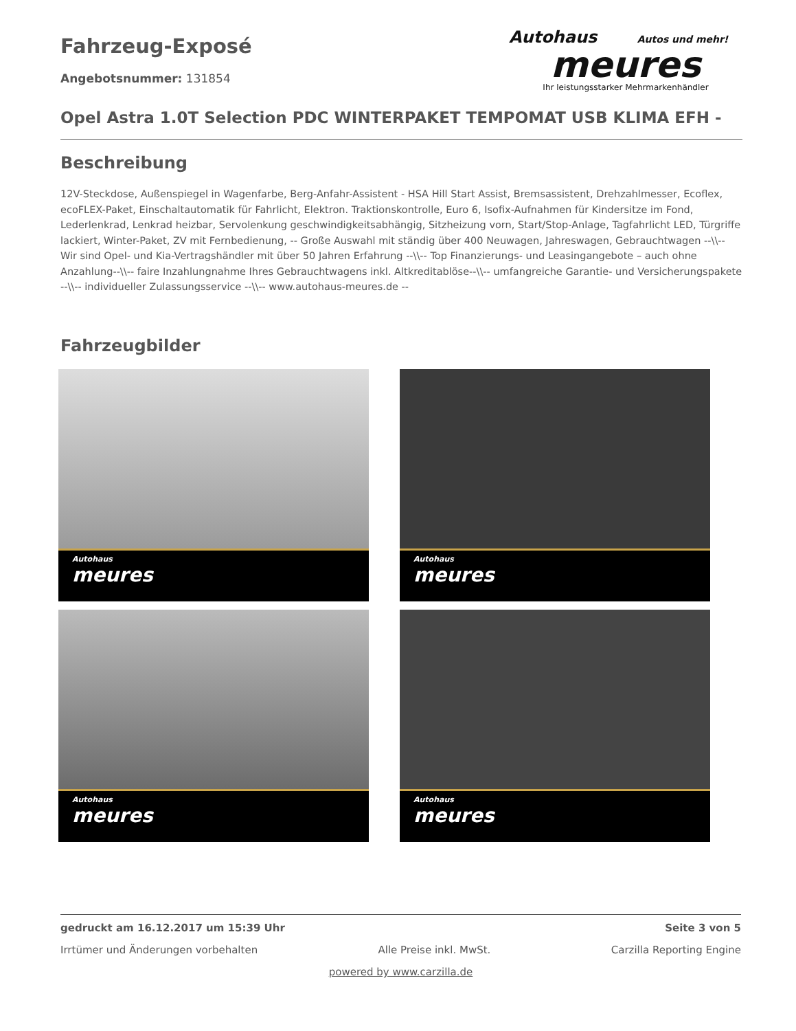Fahrzeug-Exposé
Angebotsnummer: 131854
Autohaus Autos und mehr!
meures
Ihr leistungsstarker Mehrmarkenhändler
Opel Astra 1.0T Selection PDC WINTERPAKET TEMPOMAT USB KLIMA EFH -
Beschreibung
12V-Steckdose, Außenspiegel in Wagenfarbe, Berg-Anfahr-Assistent - HSA Hill Start Assist, Bremsassistent, Drehzahlmesser, Ecoflex, ecoFLEX-Paket, Einschaltautomatik für Fahrlicht, Elektron. Traktionskontrolle, Euro 6, Isofix-Aufnahmen für Kindersitze im Fond, Lederlenkrad, Lenkrad heizbar, Servolenkung geschwindigkeitsabhängig, Sitzheizung vorn, Start/Stop-Anlage, Tagfahrlicht LED, Türgriffe lackiert, Winter-Paket, ZV mit Fernbedienung, -- Große Auswahl mit ständig über 400 Neuwagen, Jahreswagen, Gebrauchtwagen --\\-- Wir sind Opel- und Kia-Vertragshändler mit über 50 Jahren Erfahrung --\\-- Top Finanzierungs- und Leasingangebote – auch ohne Anzahlung--\\-- faire Inzahlungnahme Ihres Gebrauchtwagens inkl. Altkreditablöse--\\-- umfangreiche Garantie- und Versicherungspakete --\\-- individueller Zulassungsservice --\\-- www.autohaus-meures.de --
Fahrzeugbilder
Autohaus
meures
Autohaus
meures
Autohaus
meures
Autohaus
meures
gedruckt am 16.12.2017 um 15:39 Uhr Seite 3 von 5
Irrtümer und Änderungen vorbehalten Alle Preise inkl. MwSt. Carzilla Reporting Engine
powered by www.carzilla.de